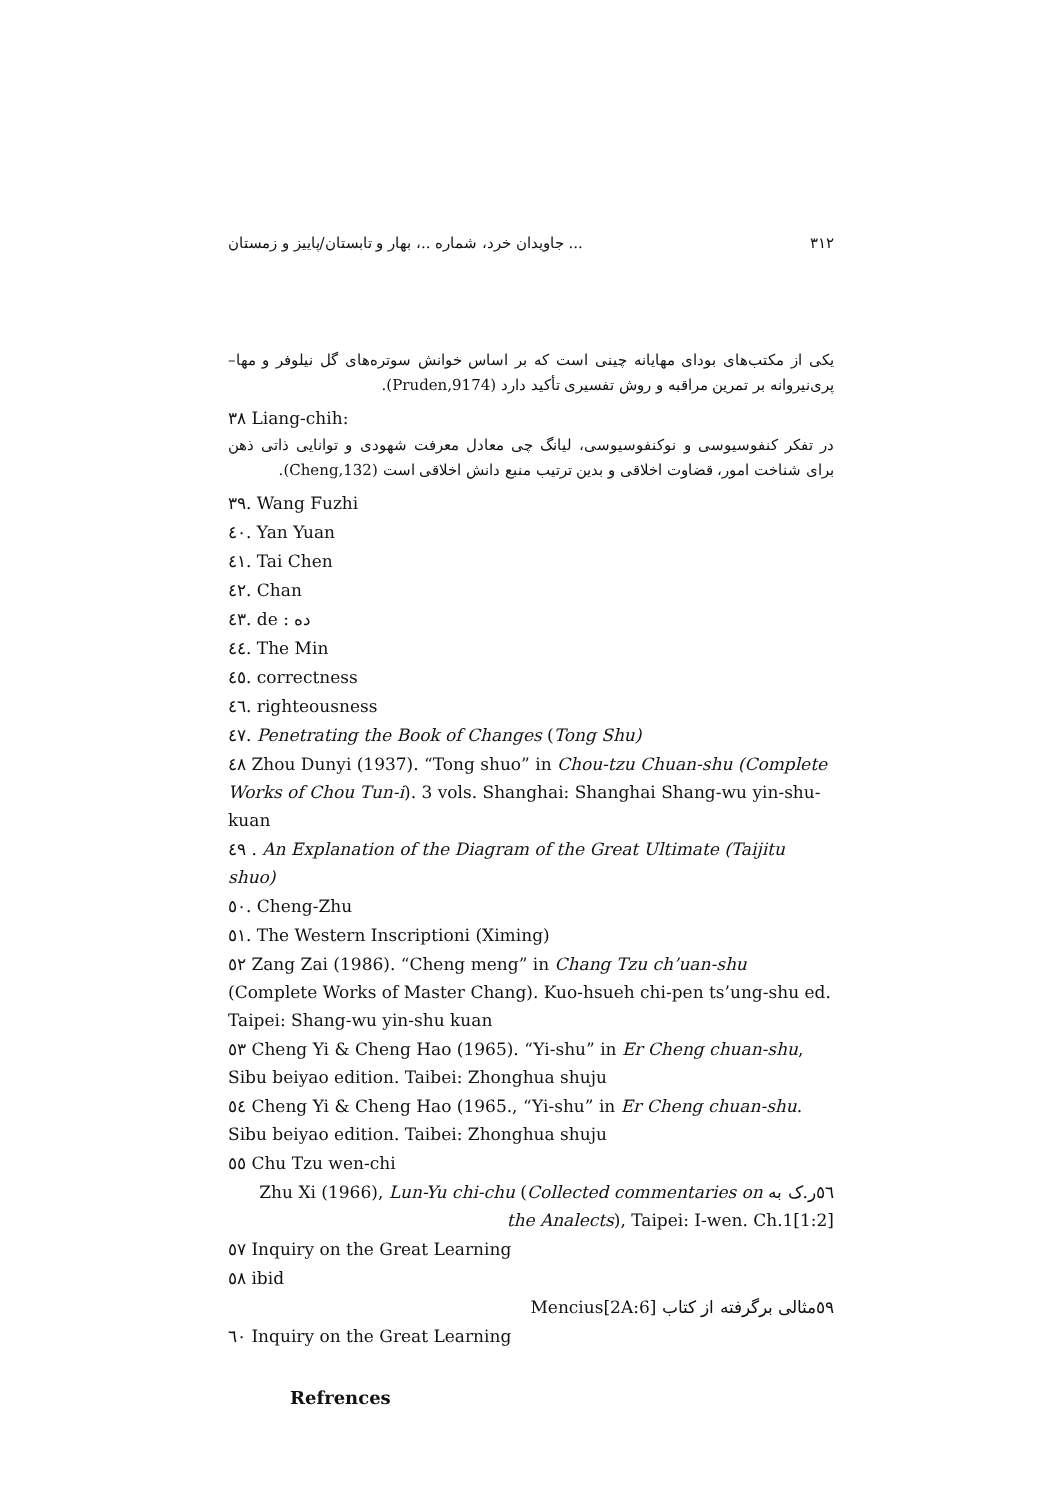جاویدان خرد، شماره ..، بهار و تابستان/پاییز و زمستان ... ۳۱۲
یکی از مکتب‌های بودای مهایانه چینی است که بر اساس خوانش سوتره‌های گل نیلوفر و مها–پری‌نیروانه بر تمرین مراقبه و روش تفسیری تأکید دارد (Pruden,9174).
۳۸ Liang-chih:
در تفکر کنفوسیوسی و نوکنفوسیوسی، لیانگ چی معادل معرفت شهودی و توانایی ذاتی ذهن برای شناخت امور، قضاوت اخلاقی و بدین ترتیب منبع دانش اخلاقی است (Cheng,132).
۳۹. Wang Fuzhi
٤٠. Yan Yuan
٤١. Tai Chen
٤٢. Chan
٤٣. de : ده
٤٤. The Min
٤٥. correctness
٤٦. righteousness
٤٧. Penetrating the Book of Changes (Tong Shu)
٤٨ Zhou Dunyi (1937). “Tong shuo” in Chou-tzu Chuan-shu (Complete Works of Chou Tun-i). 3 vols. Shanghai: Shanghai Shang-wu yin-shu-kuan
٤٩ . An Explanation of the Diagram of the Great Ultimate (Taijitu shuo)
٥٠. Cheng-Zhu
٥١. The Western Inscriptioni (Ximing)
٥٢ Zang Zai (1986). “Cheng meng” in Chang Tzu ch’uan-shu (Complete Works of Master Chang). Kuo-hsueh chi-pen ts’ung-shu ed. Taipei: Shang-wu yin-shu kuan
٥٣ Cheng Yi & Cheng Hao (1965). “Yi-shu” in Er Cheng chuan-shu, Sibu beiyao edition. Taibei: Zhonghua shuju
٥٤ Cheng Yi & Cheng Hao (1965., “Yi-shu” in Er Cheng chuan-shu. Sibu beiyao edition. Taibei: Zhonghua shuju
٥٥ Chu Tzu wen-chi
٥٦ر.ک به ‎Zhu Xi (1966), Lun-Yu chi-chu (Collected commentaries on the Analects), Taipei: I-wen. Ch.1[1:2]
٥٧ Inquiry on the Great Learning
٥٨ ibid
٥٩مثالی برگرفته از کتاب Mencius[2A:6]
٦٠ Inquiry on the Great Learning
Refrences